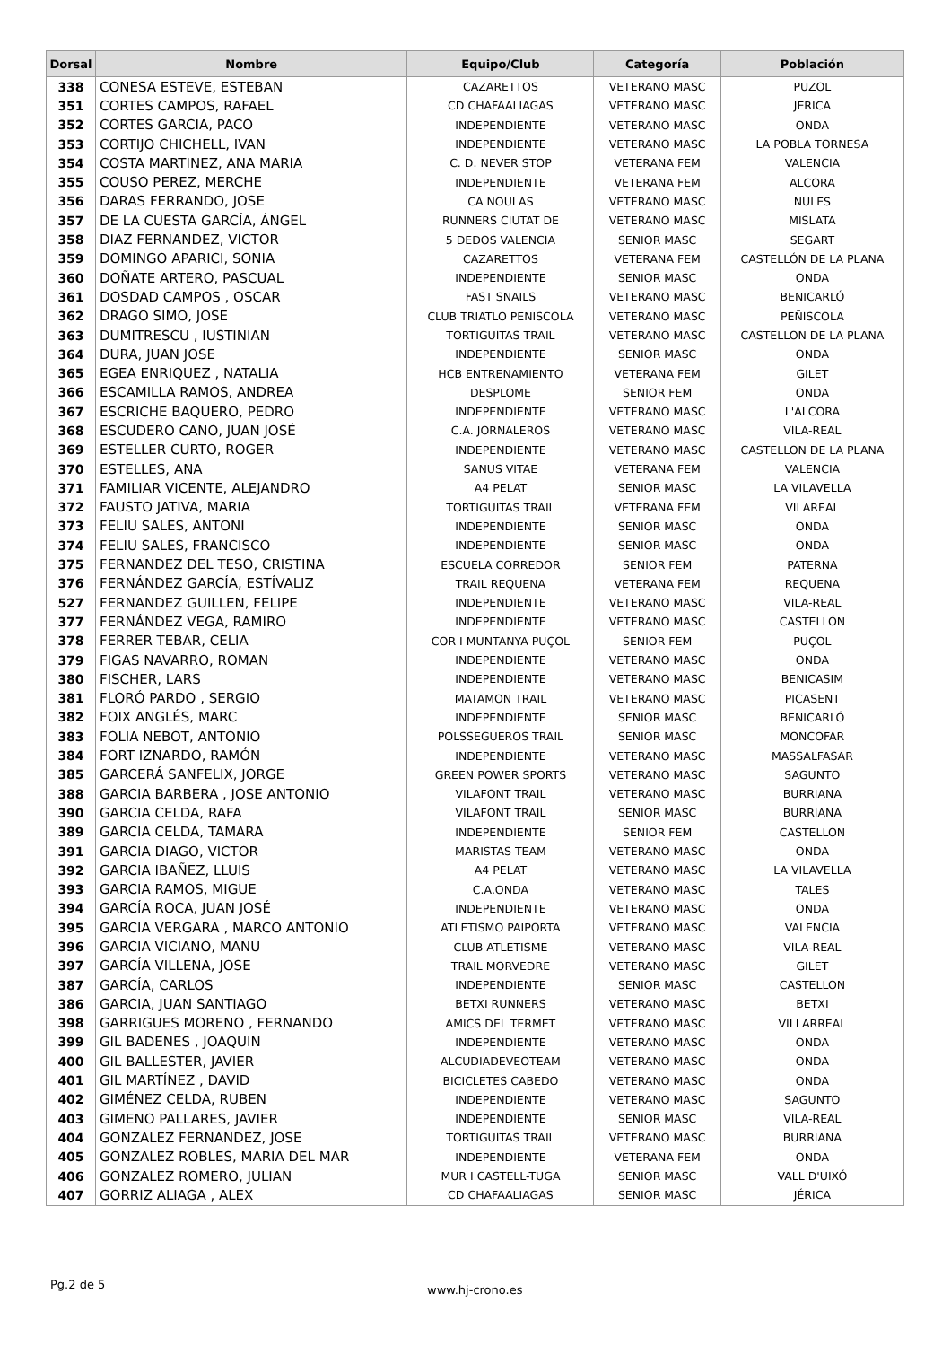| Dorsal | Nombre | Equipo/Club | Categoría | Población |
| --- | --- | --- | --- | --- |
| 338 | CONESA ESTEVE, ESTEBAN | CAZARETTOS | VETERANO MASC | PUZOL |
| 351 | CORTES CAMPOS, RAFAEL | CD CHAFAALIAGAS | VETERANO MASC | JERICA |
| 352 | CORTES GARCIA, PACO | INDEPENDIENTE | VETERANO MASC | ONDA |
| 353 | CORTIJO CHICHELL, IVAN | INDEPENDIENTE | VETERANO MASC | LA POBLA TORNESA |
| 354 | COSTA MARTINEZ, ANA MARIA | C. D. NEVER STOP | VETERANA FEM | VALENCIA |
| 355 | COUSO PEREZ, MERCHE | INDEPENDIENTE | VETERANA FEM | ALCORA |
| 356 | DARAS FERRANDO, JOSE | CA NOULAS | VETERANO MASC | NULES |
| 357 | DE LA CUESTA GARCÍA, ÁNGEL | RUNNERS CIUTAT DE | VETERANO MASC | MISLATA |
| 358 | DIAZ FERNANDEZ, VICTOR | 5 DEDOS VALENCIA | SENIOR MASC | SEGART |
| 359 | DOMINGO APARICI, SONIA | CAZARETTOS | VETERANA FEM | CASTELLÓN DE LA PLANA |
| 360 | DOÑATE ARTERO, PASCUAL | INDEPENDIENTE | SENIOR MASC | ONDA |
| 361 | DOSDAD CAMPOS , OSCAR | FAST SNAILS | VETERANO MASC | BENICARLÓ |
| 362 | DRAGO SIMO, JOSE | CLUB TRIATLO PENISCOLA | VETERANO MASC | PEÑISCOLA |
| 363 | DUMITRESCU , IUSTINIAN | TORTIGUITAS TRAIL | VETERANO MASC | CASTELLON DE LA PLANA |
| 364 | DURA, JUAN JOSE | INDEPENDIENTE | SENIOR MASC | ONDA |
| 365 | EGEA ENRIQUEZ , NATALIA | HCB ENTRENAMIENTO | VETERANA FEM | GILET |
| 366 | ESCAMILLA RAMOS, ANDREA | DESPLOME | SENIOR FEM | ONDA |
| 367 | ESCRICHE BAQUERO, PEDRO | INDEPENDIENTE | VETERANO MASC | L'ALCORA |
| 368 | ESCUDERO CANO, JUAN JOSÉ | C.A. JORNALEROS | VETERANO MASC | VILA-REAL |
| 369 | ESTELLER CURTO, ROGER | INDEPENDIENTE | VETERANO MASC | CASTELLON DE LA PLANA |
| 370 | ESTELLES, ANA | SANUS VITAE | VETERANA FEM | VALENCIA |
| 371 | FAMILIAR VICENTE, ALEJANDRO | A4 PELAT | SENIOR MASC | LA VILAVELLA |
| 372 | FAUSTO JATIVA, MARIA | TORTIGUITAS TRAIL | VETERANA FEM | VILAREAL |
| 373 | FELIU SALES, ANTONI | INDEPENDIENTE | SENIOR MASC | ONDA |
| 374 | FELIU SALES, FRANCISCO | INDEPENDIENTE | SENIOR MASC | ONDA |
| 375 | FERNANDEZ DEL TESO, CRISTINA | ESCUELA CORREDOR | SENIOR FEM | PATERNA |
| 376 | FERNÁNDEZ GARCÍA, ESTÍVALIZ | TRAIL REQUENA | VETERANA FEM | REQUENA |
| 527 | FERNANDEZ GUILLEN, FELIPE | INDEPENDIENTE | VETERANO MASC | VILA-REAL |
| 377 | FERNÁNDEZ VEGA, RAMIRO | INDEPENDIENTE | VETERANO MASC | CASTELLÓN |
| 378 | FERRER TEBAR, CELIA | COR I MUNTANYA PUÇOL | SENIOR FEM | PUÇOL |
| 379 | FIGAS NAVARRO, ROMAN | INDEPENDIENTE | VETERANO MASC | ONDA |
| 380 | FISCHER, LARS | INDEPENDIENTE | VETERANO MASC | BENICASIM |
| 381 | FLORÓ PARDO , SERGIO | MATAMON TRAIL | VETERANO MASC | PICASENT |
| 382 | FOIX ANGLÉS, MARC | INDEPENDIENTE | SENIOR MASC | BENICARLÓ |
| 383 | FOLIA NEBOT, ANTONIO | POLSSEGUEROS TRAIL | SENIOR MASC | MONCOFAR |
| 384 | FORT IZNARDO, RAMÓN | INDEPENDIENTE | VETERANO MASC | MASSALFASAR |
| 385 | GARCERÁ SANFELIX, JORGE | GREEN POWER SPORTS | VETERANO MASC | SAGUNTO |
| 388 | GARCIA BARBERA , JOSE ANTONIO | VILAFONT TRAIL | VETERANO MASC | BURRIANA |
| 390 | GARCIA CELDA, RAFA | VILAFONT TRAIL | SENIOR MASC | BURRIANA |
| 389 | GARCIA CELDA, TAMARA | INDEPENDIENTE | SENIOR FEM | CASTELLON |
| 391 | GARCIA DIAGO, VICTOR | MARISTAS TEAM | VETERANO MASC | ONDA |
| 392 | GARCIA IBAÑEZ, LLUIS | A4 PELAT | VETERANO MASC | LA VILAVELLA |
| 393 | GARCIA RAMOS, MIGUE | C.A.ONDA | VETERANO MASC | TALES |
| 394 | GARCÍA ROCA, JUAN JOSÉ | INDEPENDIENTE | VETERANO MASC | ONDA |
| 395 | GARCIA VERGARA , MARCO ANTONIO | ATLETISMO PAIPORTA | VETERANO MASC | VALENCIA |
| 396 | GARCIA VICIANO, MANU | CLUB ATLETISME | VETERANO MASC | VILA-REAL |
| 397 | GARCÍA VILLENA, JOSE | TRAIL MORVEDRE | VETERANO MASC | GILET |
| 387 | GARCÍA, CARLOS | INDEPENDIENTE | SENIOR MASC | CASTELLON |
| 386 | GARCIA, JUAN SANTIAGO | BETXI RUNNERS | VETERANO MASC | BETXI |
| 398 | GARRIGUES MORENO , FERNANDO | AMICS DEL TERMET | VETERANO MASC | VILLARREAL |
| 399 | GIL BADENES , JOAQUIN | INDEPENDIENTE | VETERANO MASC | ONDA |
| 400 | GIL BALLESTER, JAVIER | ALCUDIADEVEOTEAM | VETERANO MASC | ONDA |
| 401 | GIL MARTÍNEZ , DAVID | BICICLETES CABEDO | VETERANO MASC | ONDA |
| 402 | GIMÉNEZ CELDA, RUBEN | INDEPENDIENTE | VETERANO MASC | SAGUNTO |
| 403 | GIMENO PALLARES, JAVIER | INDEPENDIENTE | SENIOR MASC | VILA-REAL |
| 404 | GONZALEZ FERNANDEZ, JOSE | TORTIGUITAS TRAIL | VETERANO MASC | BURRIANA |
| 405 | GONZALEZ ROBLES, MARIA DEL MAR | INDEPENDIENTE | VETERANA FEM | ONDA |
| 406 | GONZALEZ ROMERO, JULIAN | MUR I CASTELL-TUGA | SENIOR MASC | VALL D'UIXÓ |
| 407 | GORRIZ ALIAGA , ALEX | CD CHAFAALIAGAS | SENIOR MASC | JÉRICA |
Pg.2 de 5 www.hj-crono.es